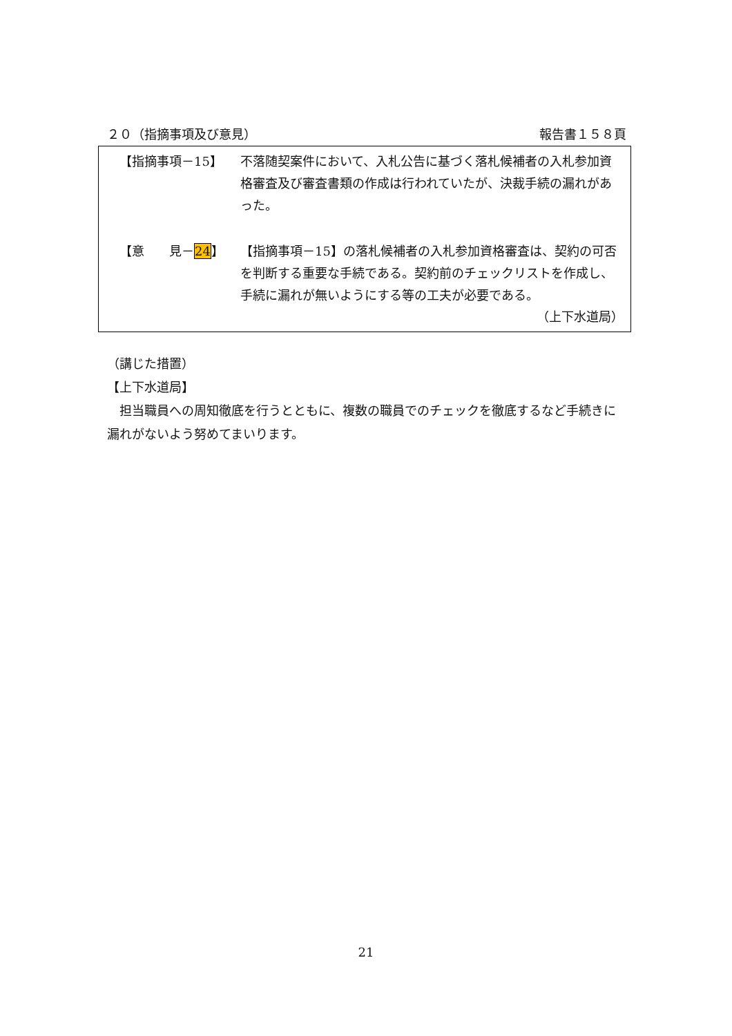２０（指摘事項及び意見） 報告書１５８頁
【指摘事項－15】 不落随契案件において、入札公告に基づく落札候補者の入札参加資格審査及び審査書類の作成は行われていたが、決裁手続の漏れがあった。
【意　　見－24】 【指摘事項－15】の落札候補者の入札参加資格審査は、契約の可否を判断する重要な手続である。契約前のチェックリストを作成し、手続に漏れが無いようにする等の工夫が必要である。
（上下水道局）
（講じた措置）
【上下水道局】
　担当職員への周知徹底を行うとともに、複数の職員でのチェックを徹底するなど手続きに漏れがないよう努めてまいります。
21